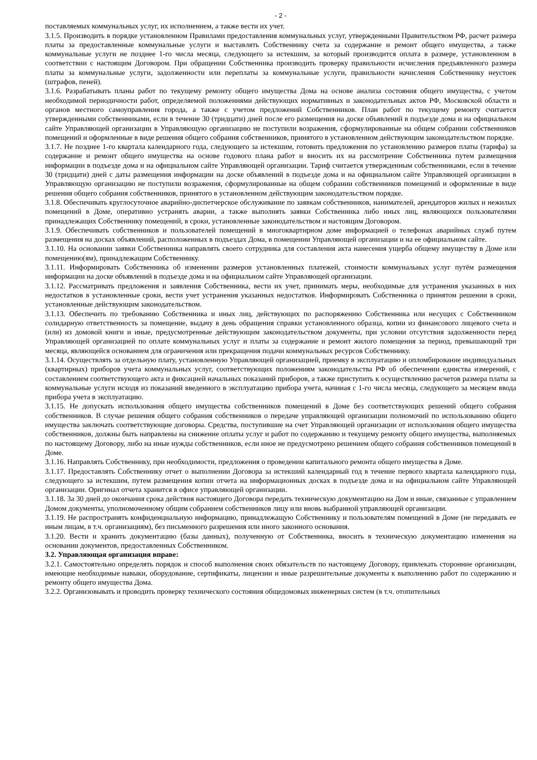- 2 -
поставляемых коммунальных услуг, их исполнением, а также вести их учет.
3.1.5. Производить в порядке установленном Правилами предоставления коммунальных услуг, утвержденными Правительством РФ, расчет размера платы за предоставленные коммунальные услуги и выставлять Собственнику счета за содержание и ремонт общего имущества, а также коммунальные услуги не позднее 1-го числа месяца, следующего за истекшим, за который производится оплата в размере, установленном в соответствии с настоящим Договором. При обращении Собственника производить проверку правильности исчисления предъявленного размера платы за коммунальные услуги, задолженности или переплаты за коммунальные услуги, правильности начисления Собственнику неустоек (штрафов, пеней).
3.1.6. Разрабатывать планы работ по текущему ремонту общего имущества Дома на основе анализа состояния общего имущества, с учетом необходимой периодичности работ, определяемой положениями действующих нормативных и законодательных актов РФ, Московской области и органов местного самоуправления города, а также с учетом предложений Собственников. План работ по текущему ремонту считается утвержденными собственниками, если в течение 30 (тридцати) дней после его размещения на доске объявлений в подъезде дома и на официальном сайте Управляющей организации в Управляющую организацию не поступили возражения, сформулированные на общем собрании собственников помещений и оформленные в виде решения общего собрания собственников, принятого в установленном действующим законодательством порядке.
3.1.7. Не позднее 1-го квартала календарного года, следующего за истекшим, готовить предложения по установлению размеров платы (тарифа) за содержание и ремонт общего имущества на основе годового плана работ и вносить их на рассмотрение Собственника путем размещения информации в подъезде дома и на официальном сайте Управляющей организации. Тариф считается утвержденным собственниками, если в течение 30 (тридцати) дней с даты размещения информации на доске объявлений в подъезде дома и на официальном сайте Управляющей организации в Управляющую организацию не поступили возражения, сформулированные на общем собрании собственников помещений и оформленные в виде решения общего собрания собственников, принятого в установленном действующим законодательством порядке.
3.1.8. Обеспечивать круглосуточное аварийно-диспетчерское обслуживание по заявкам собственников, нанимателей, арендаторов жилых и нежилых помещений в Доме, оперативно устранять аварии, а также выполнять заявки Собственника либо иных лиц, являющихся пользователями принадлежащих Собственнику помещений, в сроки, установленные законодательством и настоящим Договором.
3.1.9. Обеспечивать собственников и пользователей помещений в многоквартирном доме информацией о телефонах аварийных служб путем размещения на досках объявлений, расположенных в подъездах Дома, в помещении Управляющей организации и на ее официальном сайте.
3.1.10. На основании заявки Собственника направлять своего сотрудника для составления акта нанесения ущерба общему имуществу в Доме или помещению(ям), принадлежащим Собственнику.
3.1.11. Информировать Собственника об изменении размеров установленных платежей, стоимости коммунальных услуг путём размещения информации на доске объявлений в подъезде дома и на официальном сайте Управляющей организации.
3.1.12. Рассматривать предложения и заявления Собственника, вести их учет, принимать меры, необходимые для устранения указанных в них недостатков в установленные сроки, вести учет устранения указанных недостатков. Информировать Собственника о принятом решении в сроки, установленные действующим законодательством.
3.1.13. Обеспечить по требованию Собственника и иных лиц, действующих по распоряжению Собственника или несущих с Собственником солидарную ответственность за помещение, выдачу в день обращения справки установленного образца, копии из финансового лицевого счета и (или) из домовой книги и иные, предусмотренные действующим законодательством документы, при условии отсутствия задолженности перед Управляющей организацией по оплате коммунальных услуг и платы за содержание и ремонт жилого помещения за период, превышающий три месяца, являющейся основанием для ограничения или прекращения подачи коммунальных ресурсов Собственнику.
3.1.14. Осуществлять за отдельную плату, установленную Управляющей организацией, приемку в эксплуатацию и опломбирование индивидуальных (квартирных) приборов учета коммунальных услуг, соответствующих положениям законодательства РФ об обеспечении единства измерений, с составлением соответствующего акта и фиксацией начальных показаний приборов, а также приступить к осуществлению расчетов размера платы за коммунальные услуги исходя из показаний введенного в эксплуатацию прибора учета, начиная с 1-го числа месяца, следующего за месяцем ввода прибора учета в эксплуатацию.
3.1.15. Не допускать использования общего имущества собственников помещений в Доме без соответствующих решений общего собрания собственников. В случае решения общего собрания собственников о передаче управляющей организации полномочий по использованию общего имущества заключать соответствующие договоры. Средства, поступившие на счет Управляющей организации от использования общего имущества собственников, должны быть направлены на снижение оплаты услуг и работ по содержанию и текущему ремонту общего имущества, выполняемых по настоящему Договору, либо на иные нужды собственников, если иное не предусмотрено решением общего собрания собственников помещений в Доме.
3.1.16. Направлять Собственнику, при необходимости, предложения о проведении капитального ремонта общего имущества в Доме.
3.1.17. Предоставлять Собственнику отчет о выполнении Договора за истекший календарный год в течение первого квартала календарного года, следующего за истекшим, путем размещения копии отчета на информационных досках в подъезде дома и на официальном сайте Управляющей организации. Оригинал отчета хранится в офисе управляющей организации.
3.1.18. За 30 дней до окончания срока действия настоящего Договора передать техническую документацию на Дом и иные, связанные с управлением Домом документы, уполномоченному общим собранием собственников лицу или вновь выбранной управляющей организации.
3.1.19. Не распространять конфиденциальную информацию, принадлежащую Собственнику и пользователям помещений в Доме (не передавать ее иным лицам, в т.ч. организациям), без письменного разрешения или иного законного основания.
3.1.20. Вести и хранить документацию (базы данных), полученную от Собственника, вносить в техническую документацию изменения на основании документов, предоставленных Собственником.
3.2. Управляющая организация вправе:
3.2.1. Самостоятельно определять порядок и способ выполнения своих обязательств по настоящему Договору, привлекать сторонние организации, имеющие необходимые навыки, оборудование, сертификаты, лицензии и иные разрешительные документы к выполнению работ по содержанию и ремонту общего имущества Дома.
3.2.2. Организовывать и проводить проверку технического состояния общедомовых инженерных систем (в т.ч. отопительных